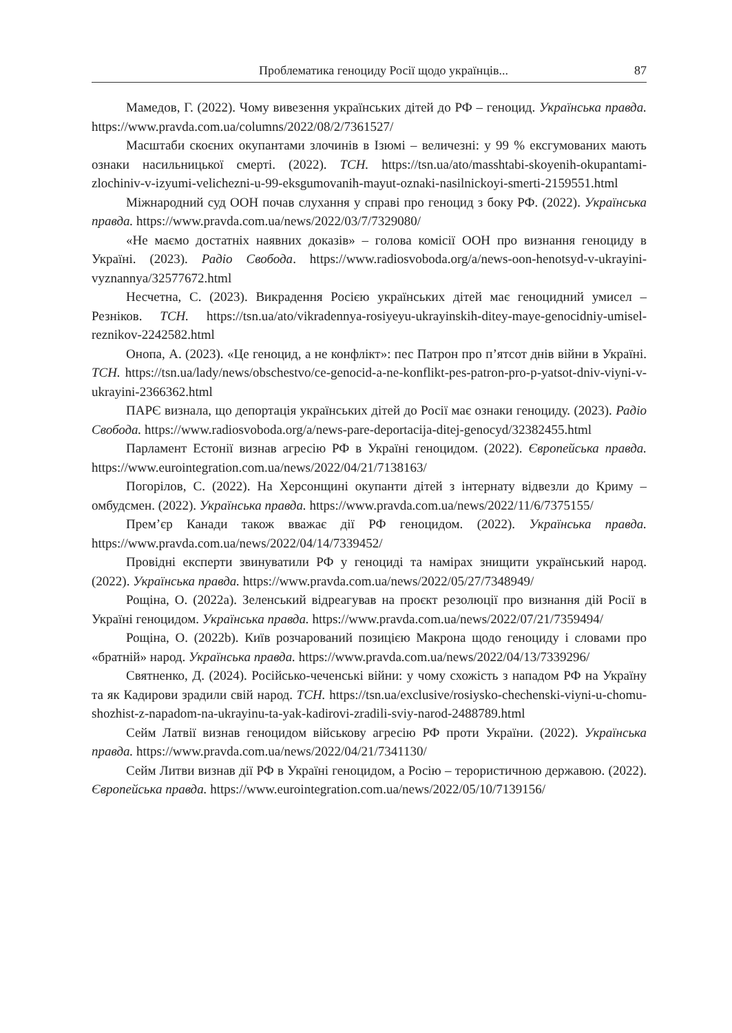Проблематика геноциду Росії щодо українців... 87
Мамедов, Г. (2022). Чому вивезення українських дітей до РФ – геноцид. Українська правда. https://www.pravda.com.ua/columns/2022/08/2/7361527/
Масштаби скоєних окупантами злочинів в Ізюмі – величезні: у 99 % ексгумованих мають ознаки насильницької смерті. (2022). ТСН. https://tsn.ua/ato/masshtabi-skoyenih-okupantami-zlochiniv-v-izyumi-velichezni-u-99-eksgumovanih-mayut-oznaki-nasilnickoyi-smerti-2159551.html
Міжнародний суд ООН почав слухання у справі про геноцид з боку РФ. (2022). Українська правда. https://www.pravda.com.ua/news/2022/03/7/7329080/
«Не маємо достатніх наявних доказів» – голова комісії ООН про визнання геноциду в Україні. (2023). Радіо Свобода. https://www.radiosvoboda.org/a/news-oon-henotsyd-v-ukrayini-vyznannya/32577672.html
Несчетна, С. (2023). Викрадення Росією українських дітей має геноцидний умисел – Резніков. ТСН. https://tsn.ua/ato/vikradennya-rosiyeyu-ukrayinskih-ditey-maye-genocidniy-umisel-reznikov-2242582.html
Онопа, А. (2023). «Це геноцид, а не конфлікт»: пес Патрон про п’ятсот днів війни в Україні. ТСН. https://tsn.ua/lady/news/obschestvo/ce-genocid-a-ne-konflikt-pes-patron-pro-p-yatsot-dniv-viyni-v-ukrayini-2366362.html
ПАРЄ визнала, що депортація українських дітей до Росії має ознаки геноциду. (2023). Радіо Свобода. https://www.radiosvoboda.org/a/news-pare-deportacija-ditej-genocyd/32382455.html
Парламент Естонії визнав агресію РФ в Україні геноцидом. (2022). Європейська правда. https://www.eurointegration.com.ua/news/2022/04/21/7138163/
Погорілов, С. (2022). На Херсонщині окупанти дітей з інтернату відвезли до Криму – омбудсмен. (2022). Українська правда. https://www.pravda.com.ua/news/2022/11/6/7375155/
Прем’єр Канади також вважає дії РФ геноцидом. (2022). Українська правда. https://www.pravda.com.ua/news/2022/04/14/7339452/
Провідні експерти звинуватили РФ у геноциді та намірах знищити український народ. (2022). Українська правда. https://www.pravda.com.ua/news/2022/05/27/7348949/
Рощіна, О. (2022a). Зеленський відреагував на проєкт резолюції про визнання дій Росії в Україні геноцидом. Українська правда. https://www.pravda.com.ua/news/2022/07/21/7359494/
Рощіна, О. (2022b). Київ розчарований позицією Макрона щодо геноциду і словами про «братній» народ. Українська правда. https://www.pravda.com.ua/news/2022/04/13/7339296/
Святненко, Д. (2024). Російсько-чеченські війни: у чому схожість з нападом РФ на Україну та як Кадирови зрадили свій народ. ТСН. https://tsn.ua/exclusive/rosiysko-chechenski-viyni-u-chomu-shozhist-z-napadom-na-ukrayinu-ta-yak-kadirovi-zradili-sviy-narod-2488789.html
Сейм Латвії визнав геноцидом військову агресію РФ проти України. (2022). Українська правда. https://www.pravda.com.ua/news/2022/04/21/7341130/
Сейм Литви визнав дії РФ в Україні геноцидом, а Росію – терористичною державою. (2022). Європейська правда. https://www.eurointegration.com.ua/news/2022/05/10/7139156/